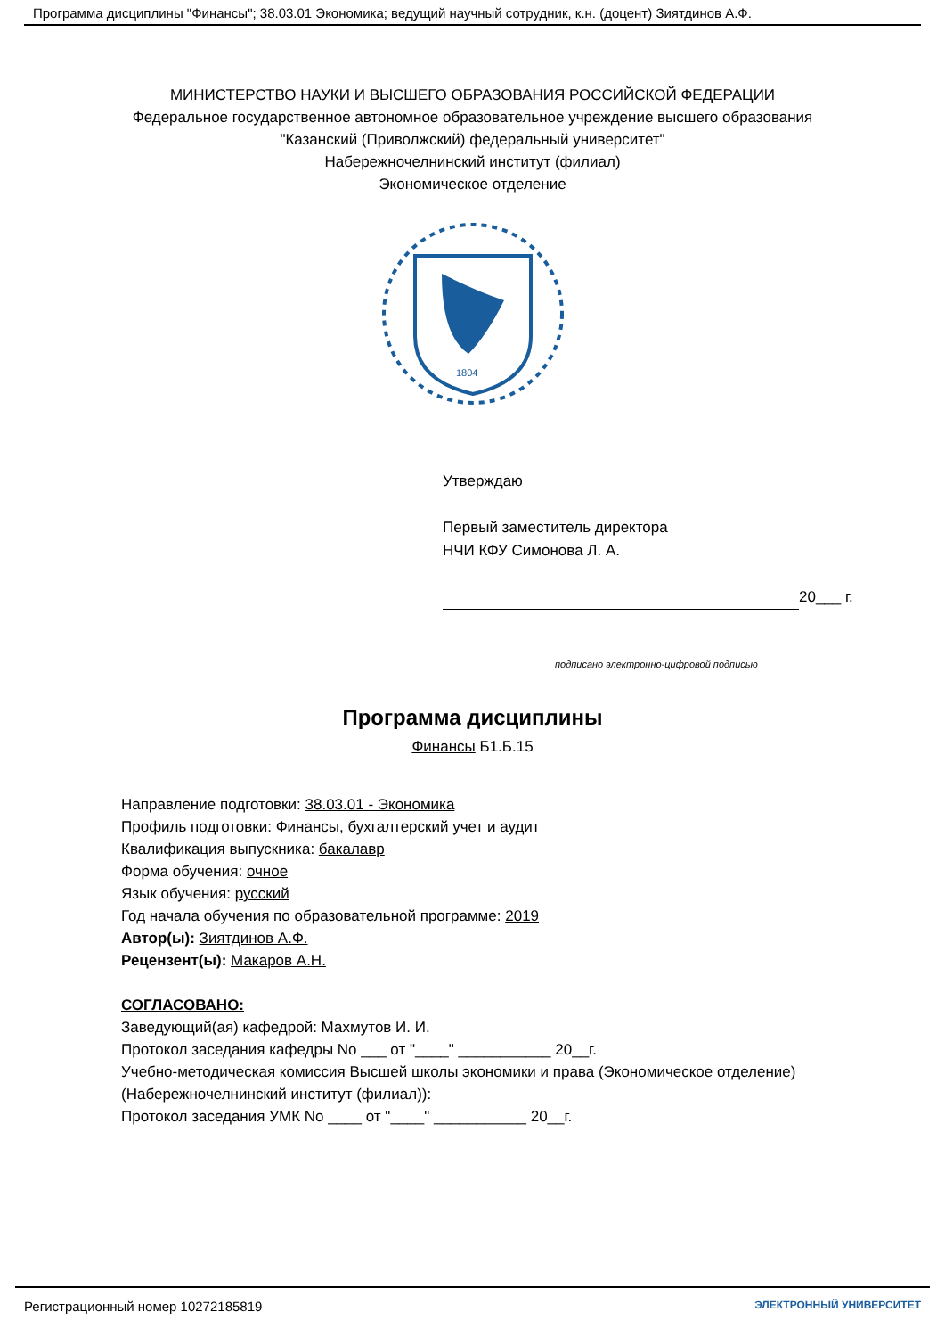Программа дисциплины "Финансы"; 38.03.01 Экономика; ведущий научный сотрудник, к.н. (доцент) Зиятдинов А.Ф.
МИНИСТЕРСТВО НАУКИ И ВЫСШЕГО ОБРАЗОВАНИЯ РОССИЙСКОЙ ФЕДЕРАЦИИ
Федеральное государственное автономное образовательное учреждение высшего образования
"Казанский (Приволжский) федеральный университет"
Набережночелнинский институт (филиал)
Экономическое отделение
1804
Утверждаю
Первый заместитель директора
НЧИ КФУ Симонова Л. А.
20___ г.
подписано электронно-цифровой подписью
Программа дисциплины
Финансы Б1.Б.15
Направление подготовки: 38.03.01 - Экономика
Профиль подготовки: Финансы, бухгалтерский учет и аудит
Квалификация выпускника: бакалавр
Форма обучения: очное
Язык обучения: русский
Год начала обучения по образовательной программе: 2019
Автор(ы): Зиятдинов А.Ф.
Рецензент(ы): Макаров А.Н.
СОГЛАСОВАНО:
Заведующий(ая) кафедрой: Махмутов И. И.
Протокол заседания кафедры No ___ от "____" ___________ 20__г.
Учебно-методическая комиссия Высшей школы экономики и права (Экономическое отделение)
(Набережночелнинский институт (филиал)):
Протокол заседания УМК No ____ от "____" ___________ 20__г.
Регистрационный номер 10272185819 ЭЛЕКТРОННЫЙ УНИВЕРСИТЕТ